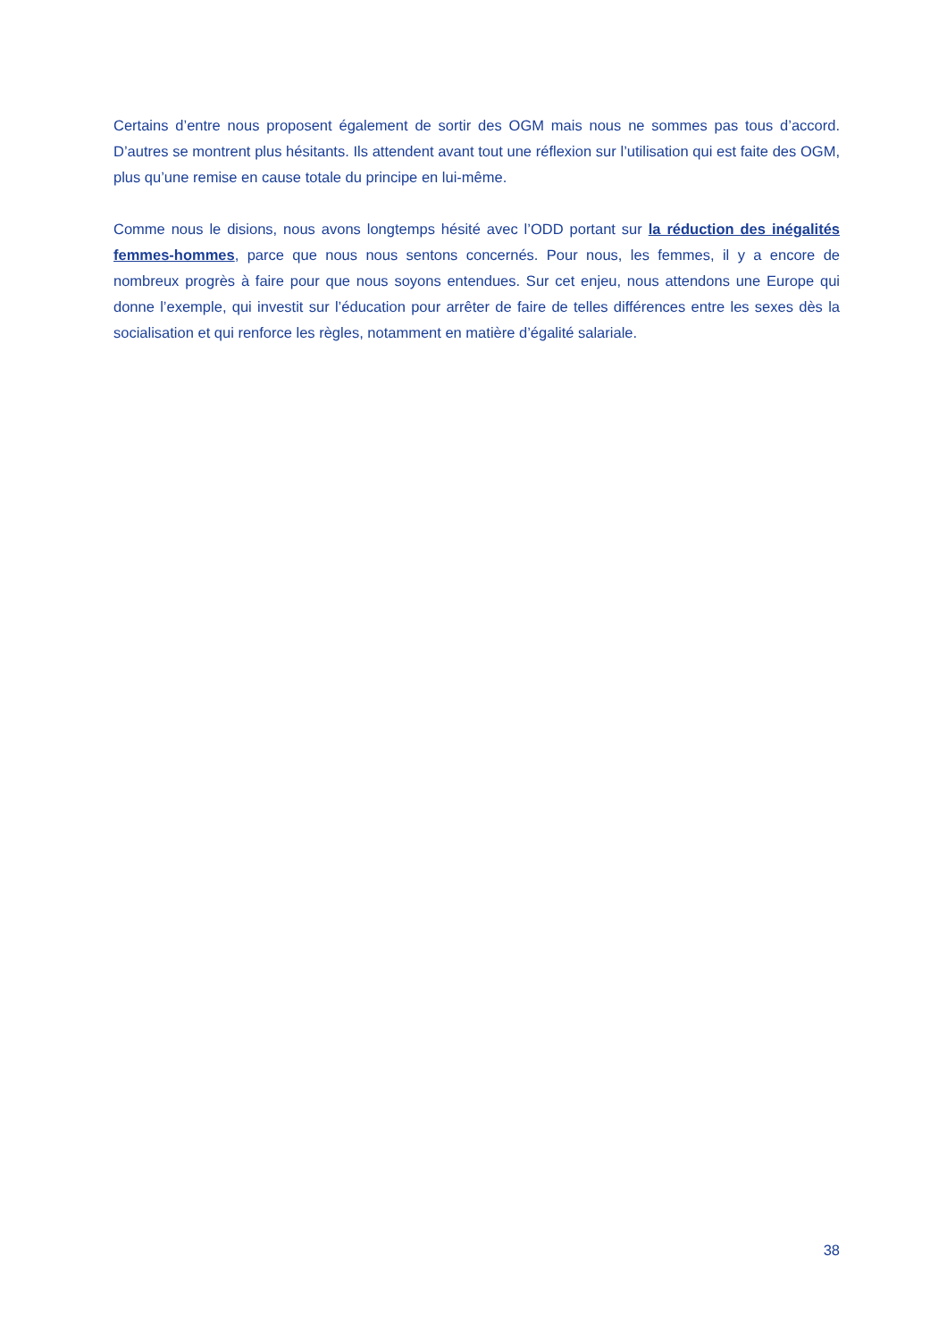Certains d’entre nous proposent également de sortir des OGM mais nous ne sommes pas tous d’accord. D’autres se montrent plus hésitants. Ils attendent avant tout une réflexion sur l’utilisation qui est faite des OGM, plus qu’une remise en cause totale du principe en lui-même.
Comme nous le disions, nous avons longtemps hésité avec l’ODD portant sur la réduction des inégalités femmes-hommes, parce que nous nous sentons concernés. Pour nous, les femmes, il y a encore de nombreux progrès à faire pour que nous soyons entendues. Sur cet enjeu, nous attendons une Europe qui donne l’exemple, qui investit sur l’éducation pour arrêter de faire de telles différences entre les sexes dès la socialisation et qui renforce les règles, notamment en matière d’égalité salariale.
38